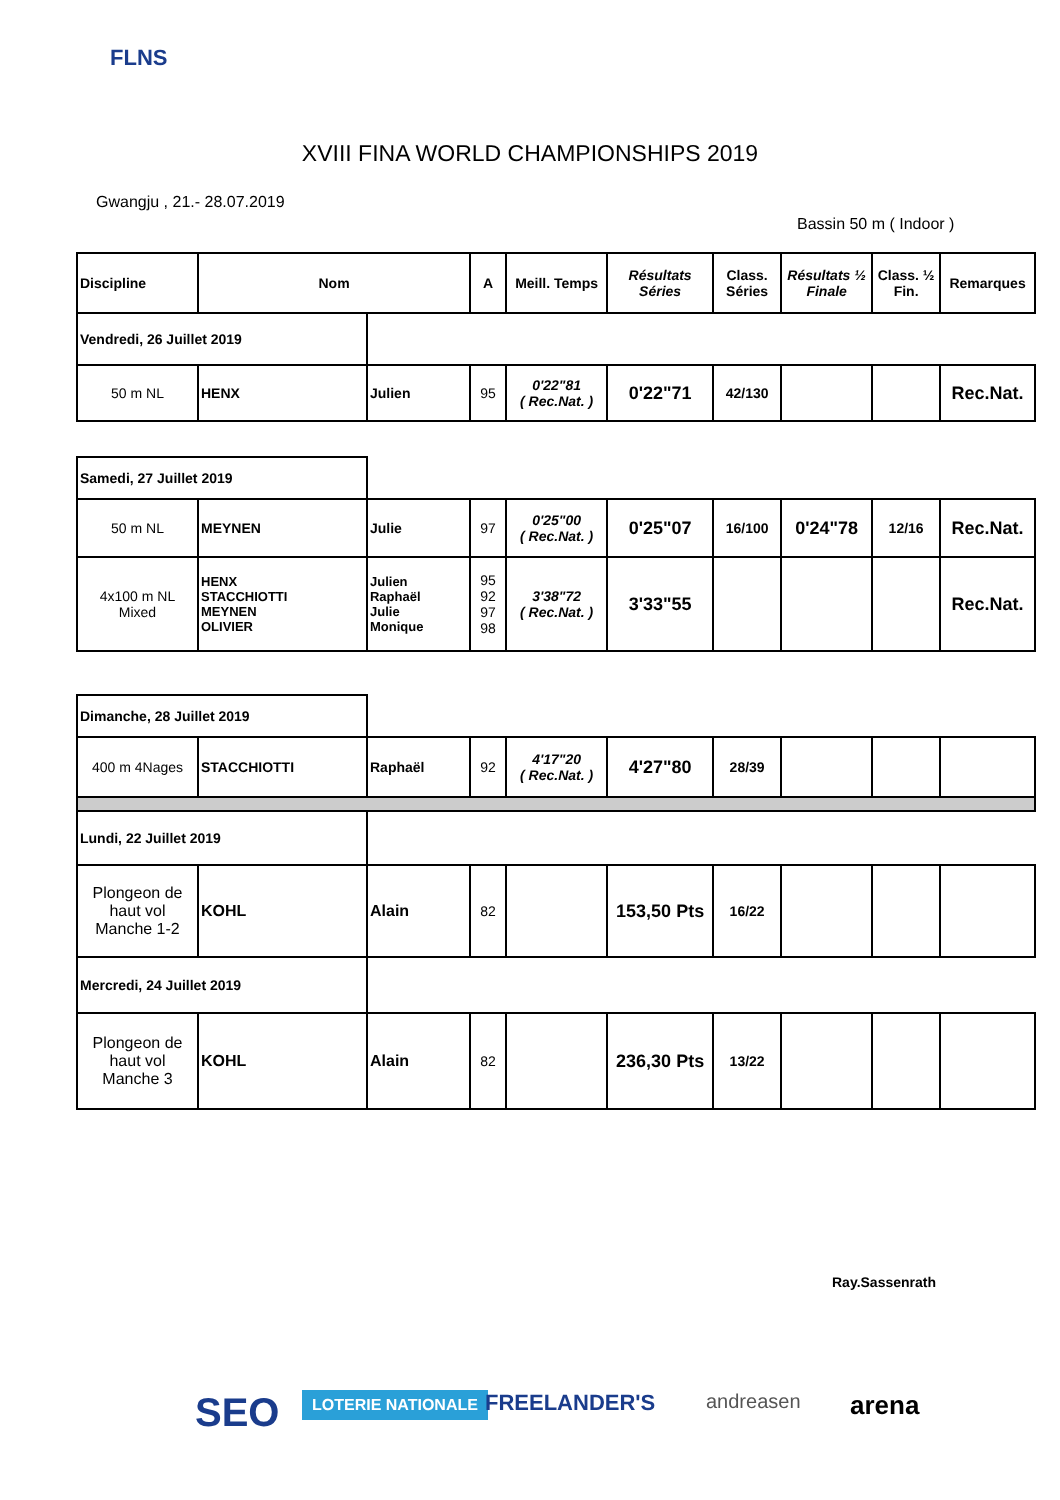FLNS
XVIII FINA WORLD CHAMPIONSHIPS 2019
Gwangju , 21.- 28.07.2019
Bassin 50 m ( Indoor )
| Discipline | Nom | | A | Meill. Temps | Résultats Séries | Class. Séries | Résultats ½ Finale | Class. ½ Fin. | Remarques |
| --- | --- | --- | --- | --- | --- | --- | --- | --- | --- |
| Vendredi, 26 Juillet 2019 | | | | | | | | | |
| 50 m NL | HENX | Julien | 95 | 0'22"81 ( Rec.Nat. ) | 0'22"71 | 42/130 | | | Rec.Nat. |
| Samedi, 27 Juillet 2019 | | | | | | | | | |
| 50 m NL | MEYNEN | Julie | 97 | 0'25"00 ( Rec.Nat. ) | 0'25"07 | 16/100 | 0'24"78 | 12/16 | Rec.Nat. |
| 4x100 m NL Mixed | HENX STACCHIOTTI MEYNEN OLIVIER | Julien Raphaël Julie Monique | 95 92 97 98 | 3'38"72 ( Rec.Nat. ) | 3'33"55 | | | | Rec.Nat. |
| Dimanche, 28 Juillet 2019 | | | | | | | | | |
| 400 m 4Nages | STACCHIOTTI | Raphaël | 92 | 4'17"20 ( Rec.Nat. ) | 4'27"80 | 28/39 | | | |
| Lundi, 22 Juillet 2019 | | | | | | | | | |
| Plongeon de haut vol Manche 1-2 | KOHL | Alain | 82 | | 153,50 Pts | 16/22 | | | |
| Mercredi, 24 Juillet 2019 | | | | | | | | | |
| Plongeon de haut vol Manche 3 | KOHL | Alain | 82 | | 236,30 Pts | 13/22 | | | |
Ray.Sassenrath
SEO LOTERIE NATIONALE FREELANDER'S andreasen arena